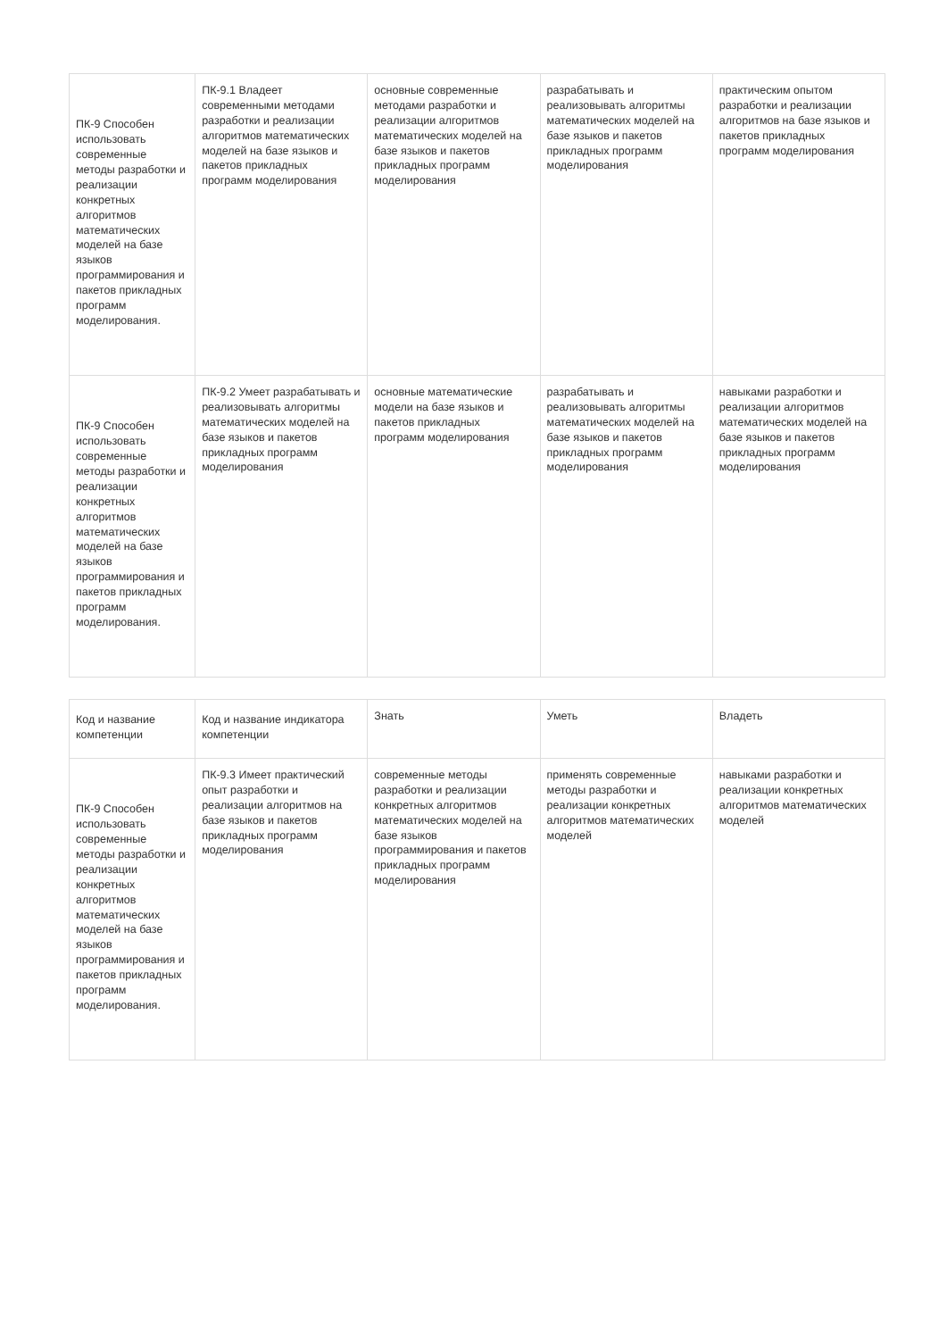| ПК-9 Способен использовать современные методы разработки и реализации конкретных алгоритмов математических моделей на базе языков программирования и пакетов прикладных программ моделирования. | ПК-9.1 Владеет современными методами разработки и реализации алгоритмов математических моделей на базе языков и пакетов прикладных программ моделирования | основные современные методами разработки и реализации алгоритмов математических моделей на базе языков и пакетов прикладных программ моделирования | разрабатывать и реализовывать алгоритмы математических моделей на базе языков и пакетов прикладных программ моделирования | практическим опытом разработки и реализации алгоритмов на базе языков и пакетов прикладных программ моделирования |
| ПК-9 Способен использовать современные методы разработки и реализации конкретных алгоритмов математических моделей на базе языков программирования и пакетов прикладных программ моделирования. | ПК-9.2 Умеет разрабатывать и реализовывать алгоритмы математических моделей на базе языков и пакетов прикладных программ моделирования | основные математические модели на базе языков и пакетов прикладных программ моделирования | разрабатывать и реализовывать алгоритмы математических моделей на базе языков и пакетов прикладных программ моделирования | навыками разработки и реализации алгоритмов математических моделей на базе языков и пакетов прикладных программ моделирования |
| Код и название компетенции | Код и название индикатора компетенции | Знать | Уметь | Владеть |
| --- | --- | --- | --- | --- |
| ПК-9 Способен использовать современные методы разработки и реализации конкретных алгоритмов математических моделей на базе языков программирования и пакетов прикладных программ моделирования. | ПК-9.3 Имеет практический опыт разработки и реализации алгоритмов на базе языков и пакетов прикладных программ моделирования | современные методы разработки и реализации конкретных алгоритмов математических моделей на базе языков программирования и пакетов прикладных программ моделирования | применять современные методы разработки и реализации конкретных алгоритмов математических моделей | навыками разработки и реализации конкретных алгоритмов математических моделей |